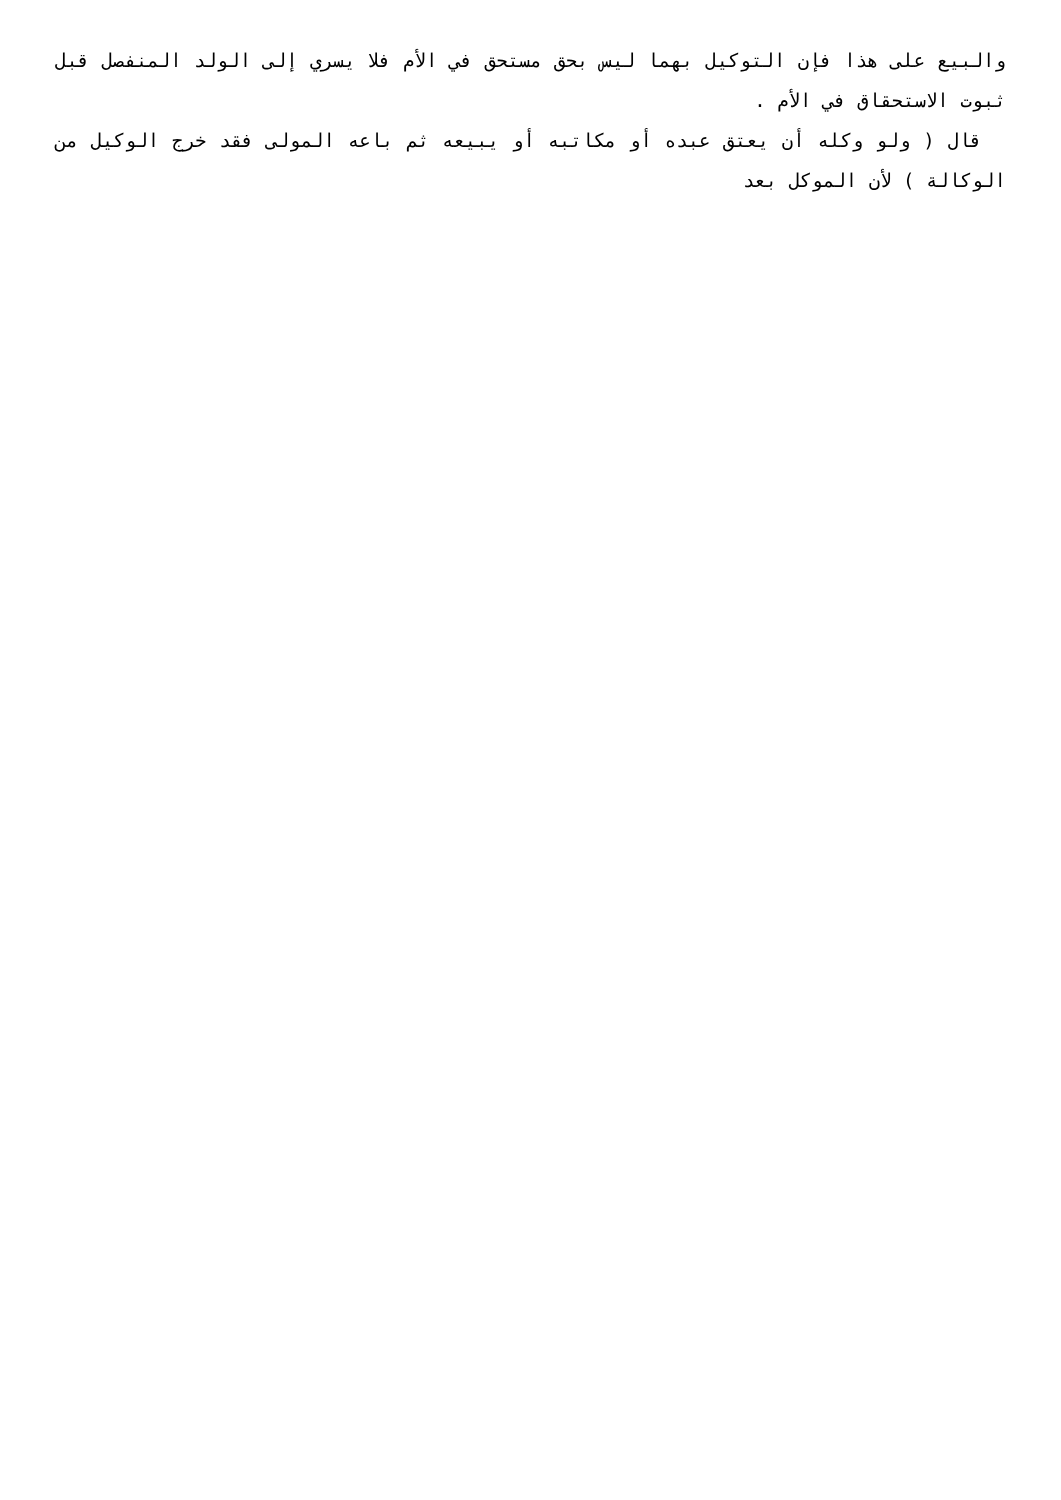والبيع على هذا فإن التوكيل بهما ليس بحق مستحق في الأم فلا يسري إلى الولد المنفصل قبل ثبوت الاستحقاق في الأم .
قال ( ولو وكله أن يعتق عبده أو مكاتبه أو يبيعه ثم باعه المولى فقد خرج الوكيل من الوكالة ) لأن الموكل بعد